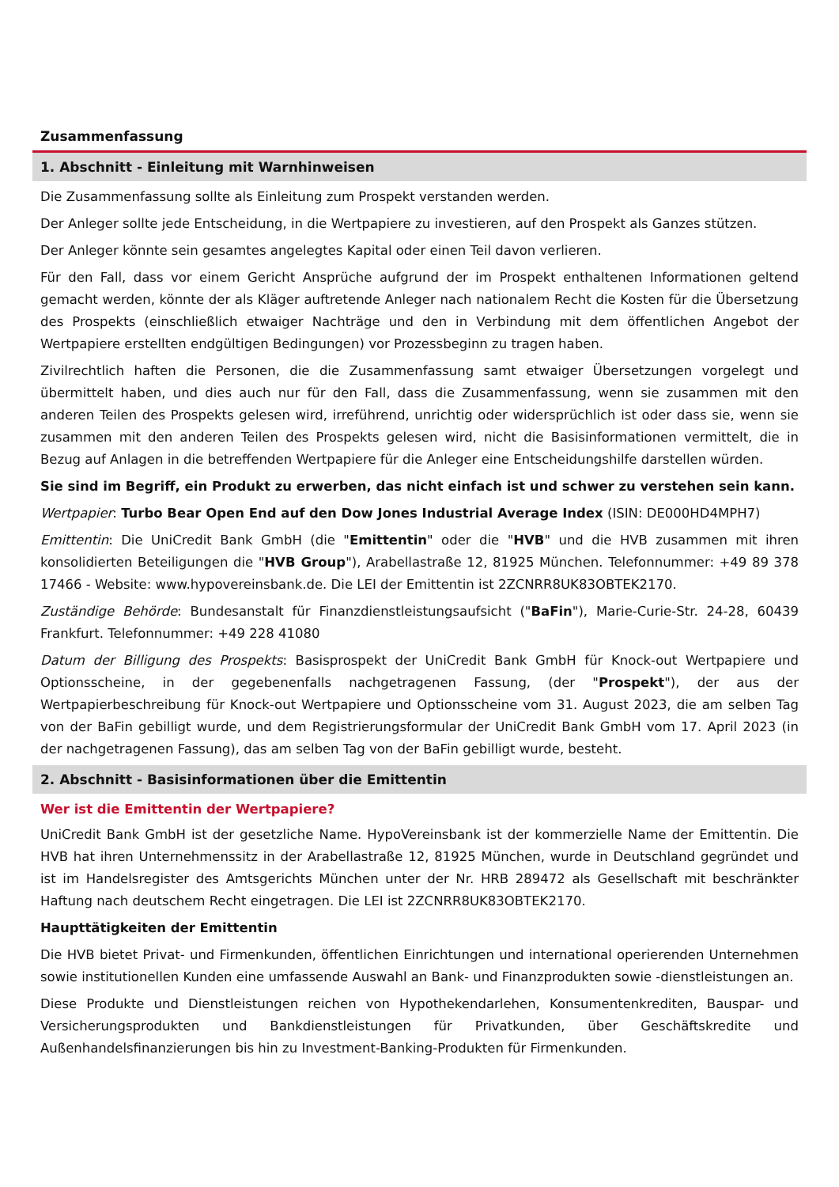Zusammenfassung
1. Abschnitt - Einleitung mit Warnhinweisen
Die Zusammenfassung sollte als Einleitung zum Prospekt verstanden werden.
Der Anleger sollte jede Entscheidung, in die Wertpapiere zu investieren, auf den Prospekt als Ganzes stützen.
Der Anleger könnte sein gesamtes angelegtes Kapital oder einen Teil davon verlieren.
Für den Fall, dass vor einem Gericht Ansprüche aufgrund der im Prospekt enthaltenen Informationen geltend gemacht werden, könnte der als Kläger auftretende Anleger nach nationalem Recht die Kosten für die Übersetzung des Prospekts (einschließlich etwaiger Nachträge und den in Verbindung mit dem öffentlichen Angebot der Wertpapiere erstellten endgültigen Bedingungen) vor Prozessbeginn zu tragen haben.
Zivilrechtlich haften die Personen, die die Zusammenfassung samt etwaiger Übersetzungen vorgelegt und übermittelt haben, und dies auch nur für den Fall, dass die Zusammenfassung, wenn sie zusammen mit den anderen Teilen des Prospekts gelesen wird, irreführend, unrichtig oder widersprüchlich ist oder dass sie, wenn sie zusammen mit den anderen Teilen des Prospekts gelesen wird, nicht die Basisinformationen vermittelt, die in Bezug auf Anlagen in die betreffenden Wertpapiere für die Anleger eine Entscheidungshilfe darstellen würden.
Sie sind im Begriff, ein Produkt zu erwerben, das nicht einfach ist und schwer zu verstehen sein kann.
Wertpapier: Turbo Bear Open End auf den Dow Jones Industrial Average Index (ISIN: DE000HD4MPH7)
Emittentin: Die UniCredit Bank GmbH (die "Emittentin" oder die "HVB" und die HVB zusammen mit ihren konsolidierten Beteiligungen die "HVB Group"), Arabellastraße 12, 81925 München. Telefonnummer: +49 89 378 17466 - Website: www.hypovereinsbank.de. Die LEI der Emittentin ist 2ZCNRR8UK83OBTEK2170.
Zuständige Behörde: Bundesanstalt für Finanzdienstleistungsaufsicht ("BaFin"), Marie-Curie-Str. 24-28, 60439 Frankfurt. Telefonnummer: +49 228 41080
Datum der Billigung des Prospekts: Basisprospekt der UniCredit Bank GmbH für Knock-out Wertpapiere und Optionsscheine, in der gegebenenfalls nachgetragenen Fassung, (der "Prospekt"), der aus der Wertpapierbeschreibung für Knock-out Wertpapiere und Optionsscheine vom 31. August 2023, die am selben Tag von der BaFin gebilligt wurde, und dem Registrierungsformular der UniCredit Bank GmbH vom 17. April 2023 (in der nachgetragenen Fassung), das am selben Tag von der BaFin gebilligt wurde, besteht.
2. Abschnitt - Basisinformationen über die Emittentin
Wer ist die Emittentin der Wertpapiere?
UniCredit Bank GmbH ist der gesetzliche Name. HypoVereinsbank ist der kommerzielle Name der Emittentin. Die HVB hat ihren Unternehmenssitz in der Arabellastraße 12, 81925 München, wurde in Deutschland gegründet und ist im Handelsregister des Amtsgerichts München unter der Nr. HRB 289472 als Gesellschaft mit beschränkter Haftung nach deutschem Recht eingetragen. Die LEI ist 2ZCNRR8UK83OBTEK2170.
Haupttätigkeiten der Emittentin
Die HVB bietet Privat- und Firmenkunden, öffentlichen Einrichtungen und international operierenden Unternehmen sowie institutionellen Kunden eine umfassende Auswahl an Bank- und Finanzprodukten sowie -dienstleistungen an.
Diese Produkte und Dienstleistungen reichen von Hypothekendarlehen, Konsumentenkrediten, Bauspar- und Versicherungsprodukten und Bankdienstleistungen für Privatkunden, über Geschäftskredite und Außenhandelsfinanzierungen bis hin zu Investment-Banking-Produkten für Firmenkunden.